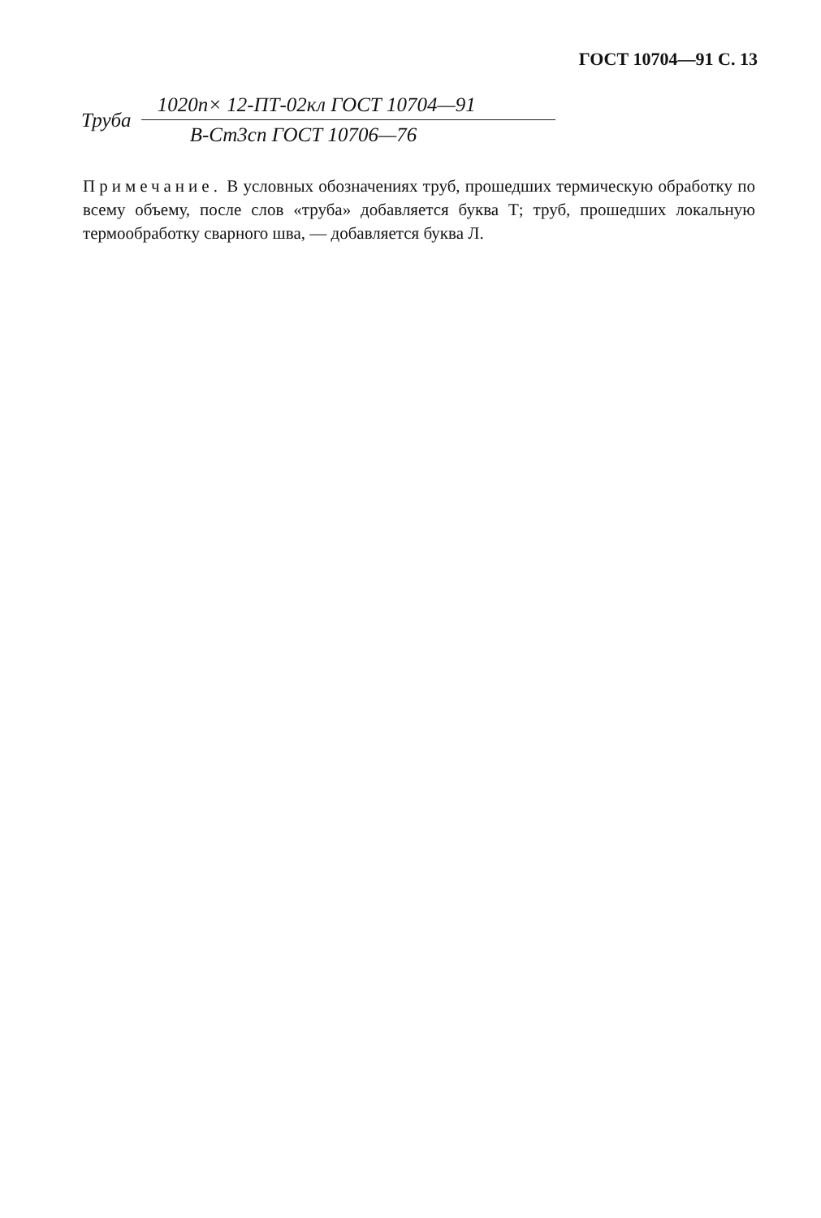ГОСТ 10704—91 С. 13
Труба
1020п× 12-ПТ-02кл ГОСТ 10704—91
В-Ст3сп ГОСТ 10706—76
Примечание. В условных обозначениях труб, прошедших термическую обработку по всему объему, после слов «труба» добавляется буква Т; труб, прошедших локальную термообработку сварного шва, — добавляется буква Л.